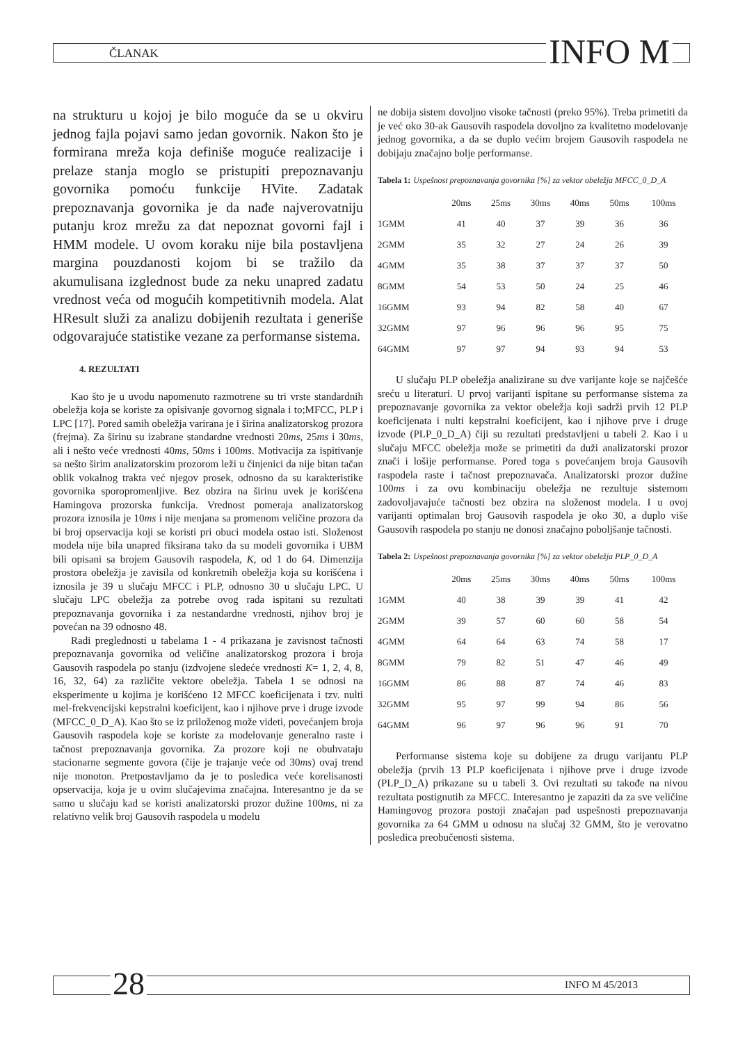ČLANAK INFO M
na strukturu u kojoj je bilo moguće da se u okviru jednog fajla pojavi samo jedan govornik. Nakon što je formirana mreža koja definiše moguće realizacije i prelaze stanja moglo se pristupiti prepoznavanju govornika pomoću funkcije HVite. Zadatak prepoznavanja govornika je da nađe najverovatniju putanju kroz mrežu za dat nepoznat govorni fajl i HMM modele. U ovom koraku nije bila postavljena margina pouzdanosti kojom bi se tražilo da akumulisana izglednost bude za neku unapred zadatu vrednost veća od mogućih kompetitivnih modela. Alat HResult služi za analizu dobijenih rezultata i generiše odgovarajuće statistike vezane za performanse sistema.
4. REZULTATI
Kao što je u uvodu napomenuto razmotrene su tri vrste standardnih obeležja koja se koriste za opisivanje govornog signala i to;MFCC, PLP i LPC [17]. Pored samih obeležja varirana je i širina analizatorskog prozora (frejma). Za širinu su izabrane standardne vrednosti 20ms, 25ms i 30ms, ali i nešto veće vrednosti 40ms, 50ms i 100ms. Motivacija za ispitivanje sa nešto širim analizatorskim prozorom leži u činjenici da nije bitan tačan oblik vokalnog trakta već njegov prosek, odnosno da su karakteristike govornika sporopromenljive. Bez obzira na širinu uvek je korišćena Hamingova prozorska funkcija. Vrednost pomeraja analizatorskog prozora iznosila je 10ms i nije menjana sa promenom veličine prozora da bi broj opservacija koji se koristi pri obuci modela ostao isti. Složenost modela nije bila unapred fiksirana tako da su modeli govornika i UBM bili opisani sa brojem Gausovih raspodela, K, od 1 do 64. Dimenzija prostora obeležja je zavisila od konkretnih obeležja koja su korišćena i iznosila je 39 u slučaju MFCC i PLP, odnosno 30 u slučaju LPC. U slučaju LPC obeležja za potrebe ovog rada ispitani su rezultati prepoznavanja govornika i za nestandardne vrednosti, njihov broj je povećan na 39 odnosno 48.
Radi preglednosti u tabelama 1 - 4 prikazana je zavisnost tačnosti prepoznavanja govornika od veličine analizatorskog prozora i broja Gausovih raspodela po stanju (izdvojene sledeće vrednosti K= 1, 2, 4, 8, 16, 32, 64) za različite vektore obeležja. Tabela 1 se odnosi na eksperimente u kojima je korišćeno 12 MFCC koeficijenata i tzv. nulti mel-frekvencijski kepstralni koeficijent, kao i njihove prve i druge izvode (MFCC_0_D_A). Kao što se iz priloženog može videti, povećanjem broja Gausovih raspodela koje se koriste za modelovanje generalno raste i tačnost prepoznavanja govornika. Za prozore koji ne obuhvataju stacionarne segmente govora (čije je trajanje veće od 30ms) ovaj trend nije monoton. Pretpostavljamo da je to posledica veće korelisanosti opservacija, koja je u ovim slučajevima značajna. Interesantno je da se samo u slučaju kad se koristi analizatorski prozor dužine 100ms, ni za relativno velik broj Gausovih raspodela u modelu
ne dobija sistem dovoljno visoke tačnosti (preko 95%). Treba primetiti da je već oko 30-ak Gausovih raspodela dovoljno za kvalitetno modelovanje jednog govornika, a da se duplo većim brojem Gausovih raspodela ne dobijaju značajno bolje performanse.
Tabela 1: Uspešnost prepoznavanja govornika [%] za vektor obeležja MFCC_0_D_A
| | 20ms | 25ms | 30ms | 40ms | 50ms | 100ms |
| --- | --- | --- | --- | --- | --- | --- |
| 1GMM | 41 | 40 | 37 | 39 | 36 | 36 |
| 2GMM | 35 | 32 | 27 | 24 | 26 | 39 |
| 4GMM | 35 | 38 | 37 | 37 | 37 | 50 |
| 8GMM | 54 | 53 | 50 | 24 | 25 | 46 |
| 16GMM | 93 | 94 | 82 | 58 | 40 | 67 |
| 32GMM | 97 | 96 | 96 | 96 | 95 | 75 |
| 64GMM | 97 | 97 | 94 | 93 | 94 | 53 |
U slučaju PLP obeležja analizirane su dve varijante koje se najčešće sreću u literaturi. U prvoj varijanti ispitane su performanse sistema za prepoznavanje govornika za vektor obeležja koji sadrži prvih 12 PLP koeficijenata i nulti kepstralni koeficijent, kao i njihove prve i druge izvode (PLP_0_D_A) čiji su rezultati predstavljeni u tabeli 2. Kao i u slučaju MFCC obeležja može se primetiti da duži analizatorski prozor znači i lošije performanse. Pored toga s povećanjem broja Gausovih raspodela raste i tačnost prepoznavača. Analizatorski prozor dužine 100ms i za ovu kombinaciju obeležja ne rezultuje sistemom zadovoljavajuće tačnosti bez obzira na složenost modela. I u ovoj varijanti optimalan broj Gausovih raspodela je oko 30, a duplo više Gausovih raspodela po stanju ne donosi značajno poboljšanje tačnosti.
Tabela 2: Uspešnost prepoznavanja govornika [%] za vektor obeležja PLP_0_D_A
| | 20ms | 25ms | 30ms | 40ms | 50ms | 100ms |
| --- | --- | --- | --- | --- | --- | --- |
| 1GMM | 40 | 38 | 39 | 39 | 41 | 42 |
| 2GMM | 39 | 57 | 60 | 60 | 58 | 54 |
| 4GMM | 64 | 64 | 63 | 74 | 58 | 17 |
| 8GMM | 79 | 82 | 51 | 47 | 46 | 49 |
| 16GMM | 86 | 88 | 87 | 74 | 46 | 83 |
| 32GMM | 95 | 97 | 99 | 94 | 86 | 56 |
| 64GMM | 96 | 97 | 96 | 96 | 91 | 70 |
Performanse sistema koje su dobijene za drugu varijantu PLP obeležja (prvih 13 PLP koeficijenata i njihove prve i druge izvode (PLP_D_A) prikazane su u tabeli 3. Ovi rezultati su takođe na nivou rezultata postignutih za MFCC. Interesantno je zapaziti da za sve veličine Hamingovog prozora postoji značajan pad uspešnosti prepoznavanja govornika za 64 GMM u odnosu na slučaj 32 GMM, što je verovatno posledica preobučenosti sistema.
28 INFO M 45/2013